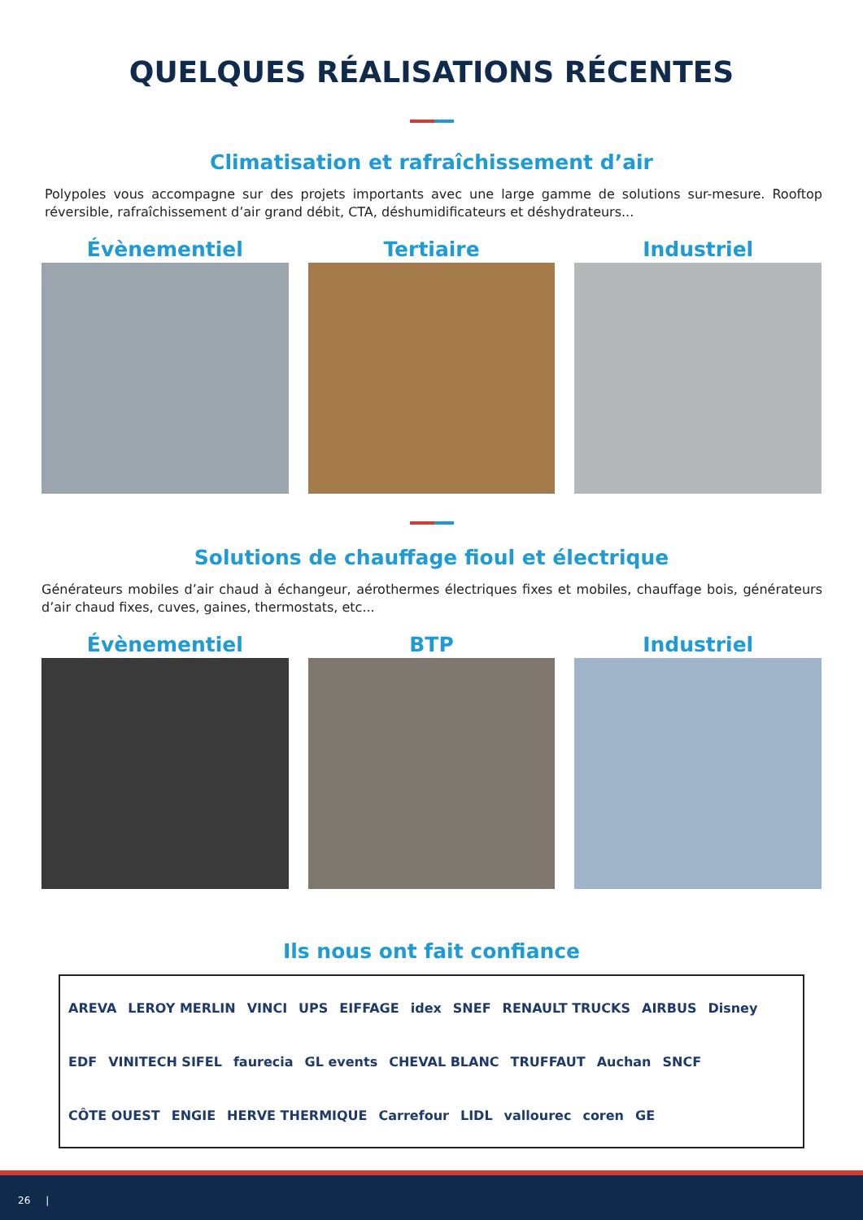QUELQUES RÉALISATIONS RÉCENTES
Climatisation et rafraîchissement d’air
Polypoles vous accompagne sur des projets importants avec une large gamme de solutions sur-mesure. Rooftop réversible, rafraîchissement d’air grand débit, CTA, déshumidificateurs et déshydrateurs...
Évènementiel Tertiaire Industriel
Solutions de chauffage fioul et électrique
Générateurs mobiles d’air chaud à échangeur, aérothermes électriques fixes et mobiles, chauffage bois, générateurs d’air chaud fixes, cuves, gaines, thermostats, etc...
Évènementiel BTP Industriel
Ils nous ont fait confiance
AREVA LEROY MERLIN VINCI UPS EIFFAGE idex SNEF RENAULT TRUCKS AIRBUS Disney EDF VINITECH SIFEL faurecia GL events CHEVAL BLANC TRUFFAUT Auchan SNCF CÔTE OUEST ENGIE HERVE THERMIQUE Carrefour LIDL vallourec coren GE
26 |